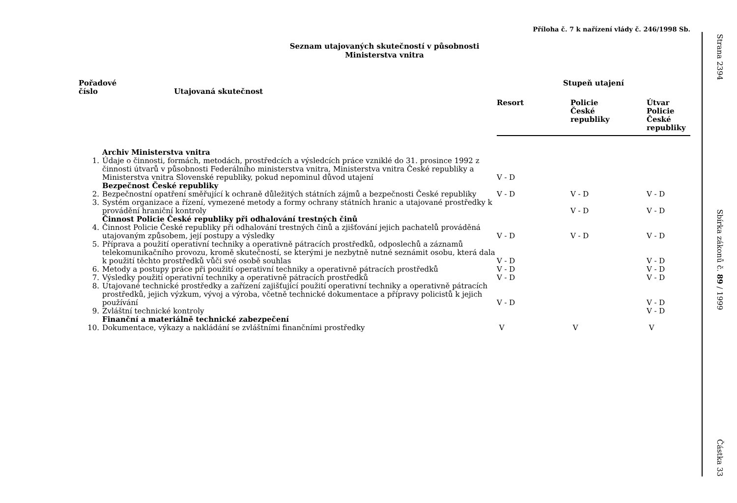Příloha č. 7 k nařízení vlády č. 246/1998 Sb.
Seznam utajovaných skutečností v působnosti
Ministerstva vnitra
| Pořadové číslo Utajovaná skutečnost | | Stupeň utajení | | |
| --- | --- | --- | --- | --- |
| | | Resort | Policie České republiky | Útvar Policie České republiky |
| | Archiv Ministerstva vnitra | | | |
| 1. | Údaje o činnosti, formách, metodách, prostředcích a výsledcích práce vzniklé do 31. prosince 1992 z činnosti útvarů v působnosti Federálního ministerstva vnitra, Ministerstva vnitra České republiky a Ministerstva vnitra Slovenské republiky, pokud nepominul důvod utajení | V - D | | |
| | Bezpečnost České republiky | | | |
| 2. | Bezpečnostní opatření směřující k ochraně důležitých státních zájmů a bezpečnosti České republiky | V - D | V - D | V - D |
| 3. | Systém organizace a řízení, vymezené metody a formy ochrany státních hranic a utajované prostředky k provádění hraniční kontroly | | V - D | V - D |
| | Činnost Policie České republiky při odhalování trestných činů | | | |
| 4. | Činnost Policie České republiky při odhalování trestných činů a zjišťování jejich pachatelů prováděná utajovaným způsobem, její postupy a výsledky | V - D | V - D | V - D |
| 5. | Příprava a použití operativní techniky a operativně pátracích prostředků, odposlechů a záznamů telekomunikačního provozu, kromě skutečností, se kterými je nezbytně nutné seznámit osobu, která dala k použití těchto prostředků vůči své osobě souhlas | V - D | | V - D |
| 6. | Metody a postupy práce při použití operativní techniky a operativně pátracích prostředků | V - D | | V - D |
| 7. | Výsledky použití operativní techniky a operativně pátracích prostředků | V - D | | V - D |
| 8. | Utajované technické prostředky a zařízení zajišťující použití operativní techniky a operativně pátracích prostředků, jejich výzkum, vývoj a výroba, včetně technické dokumentace a přípravy policistů k jejich používání | V - D | | V - D |
| 9. | Zvláštní technické kontroly | | | V - D |
| | Finanční a materiálně technické zabezpečení | | | |
| 10. | Dokumentace, výkazy a nakládání se zvláštními finančními prostředky | V | V | V |
Strana 2394
Sbírka zákonů č. 89 / 1999
Částka 33